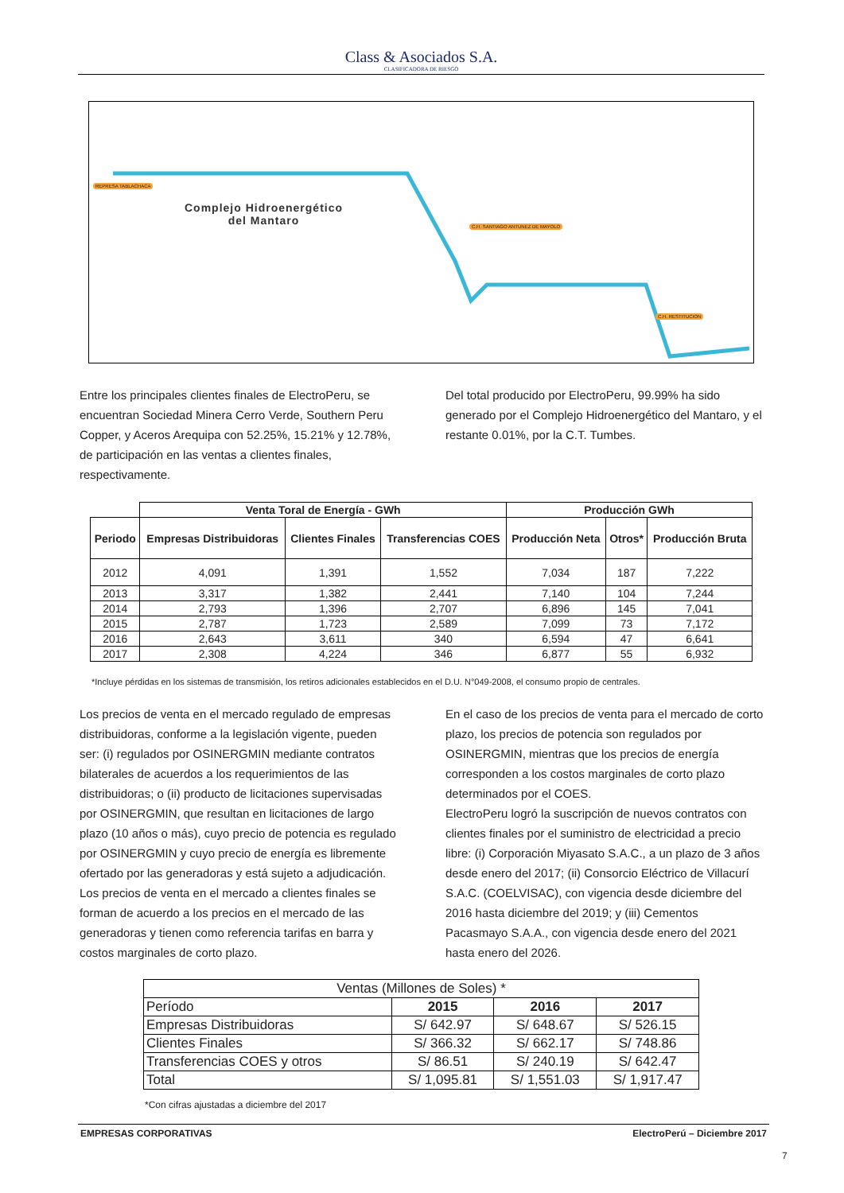Class & Asociados S.A.
CLASIFICADORA DE RIESGO
REPRESA TABLACHACA
Complejo Hidroenergético
del Mantaro
C.H. SANTIAGO ANTUNEZ DE MAYOLO
C.H. RESTITUCION
Entre los principales clientes finales de ElectroPeru, se encuentran Sociedad Minera Cerro Verde, Southern Peru Copper, y Aceros Arequipa con 52.25%, 15.21% y 12.78%, de participación en las ventas a clientes finales, respectivamente.
Del total producido por ElectroPeru, 99.99% ha sido generado por el Complejo Hidroenergético del Mantaro, y el restante 0.01%, por la C.T. Tumbes.
| | Venta Toral de Energía - GWh | | | Producción GWh | | |
| Periodo | Empresas Distribuidoras | Clientes Finales | Transferencias COES | Producción Neta | Otros* | Producción Bruta |
| 2012 | 4,091 | 1,391 | 1,552 | 7,034 | 187 | 7,222 |
| 2013 | 3,317 | 1,382 | 2,441 | 7,140 | 104 | 7,244 |
| 2014 | 2,793 | 1,396 | 2,707 | 6,896 | 145 | 7,041 |
| 2015 | 2,787 | 1,723 | 2,589 | 7,099 | 73 | 7,172 |
| 2016 | 2,643 | 3,611 | 340 | 6,594 | 47 | 6,641 |
| 2017 | 2,308 | 4,224 | 346 | 6,877 | 55 | 6,932 |
*Incluye pérdidas en los sistemas de transmisión, los retiros adicionales establecidos en el D.U. N°049-2008, el consumo propio de centrales.
Los precios de venta en el mercado regulado de empresas distribuidoras, conforme a la legislación vigente, pueden ser: (i) regulados por OSINERGMIN mediante contratos bilaterales de acuerdos a los requerimientos de las distribuidoras; o (ii) producto de licitaciones supervisadas por OSINERGMIN, que resultan en licitaciones de largo plazo (10 años o más), cuyo precio de potencia es regulado por OSINERGMIN y cuyo precio de energía es libremente ofertado por las generadoras y está sujeto a adjudicación. Los precios de venta en el mercado a clientes finales se forman de acuerdo a los precios en el mercado de las generadoras y tienen como referencia tarifas en barra y costos marginales de corto plazo.
En el caso de los precios de venta para el mercado de corto plazo, los precios de potencia son regulados por OSINERGMIN, mientras que los precios de energía corresponden a los costos marginales de corto plazo determinados por el COES.
ElectroPeru logró la suscripción de nuevos contratos con clientes finales por el suministro de electricidad a precio libre: (i) Corporación Miyasato S.A.C., a un plazo de 3 años desde enero del 2017; (ii) Consorcio Eléctrico de Villacurí S.A.C. (COELVISAC), con vigencia desde diciembre del 2016 hasta diciembre del 2019; y (iii) Cementos Pacasmayo S.A.A., con vigencia desde enero del 2021 hasta enero del 2026.
| Ventas (Millones de Soles) * | | | |
| Período | 2015 | 2016 | 2017 |
| Empresas Distribuidoras | S/ 642.97 | S/ 648.67 | S/ 526.15 |
| Clientes Finales | S/ 366.32 | S/ 662.17 | S/ 748.86 |
| Transferencias COES y otros | S/ 86.51 | S/ 240.19 | S/ 642.47 |
| Total | S/ 1,095.81 | S/ 1,551.03 | S/ 1,917.47 |
*Con cifras ajustadas a diciembre del 2017
EMPRESAS CORPORATIVAS ElectroPerú – Diciembre 2017
7